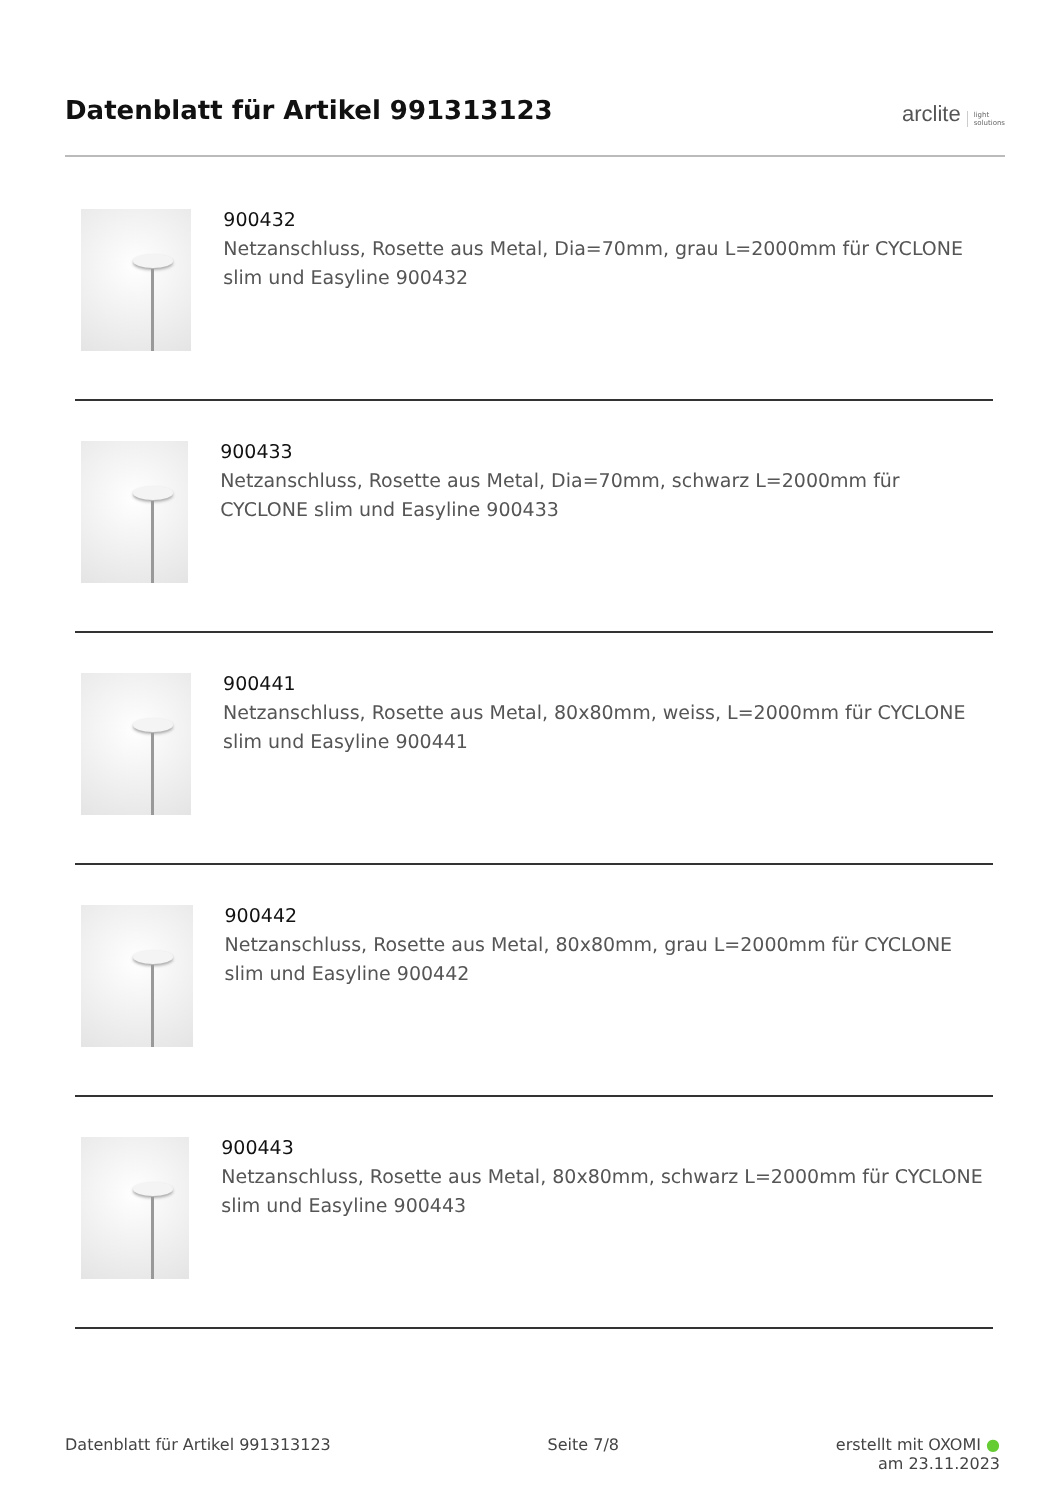Datenblatt für Artikel 991313123
arclite light
solutions
900432
Netzanschluss, Rosette aus Metal, Dia=70mm, grau L=2000mm für CYCLONE slim und Easyline 900432
900433
Netzanschluss, Rosette aus Metal, Dia=70mm, schwarz L=2000mm für CYCLONE slim und Easyline 900433
900441
Netzanschluss, Rosette aus Metal, 80x80mm, weiss, L=2000mm für CYCLONE slim und Easyline 900441
900442
Netzanschluss, Rosette aus Metal, 80x80mm, grau L=2000mm für CYCLONE slim und Easyline 900442
900443
Netzanschluss, Rosette aus Metal, 80x80mm, schwarz L=2000mm für CYCLONE slim und Easyline 900443
Datenblatt für Artikel 991313123 Seite 7/8 erstellt mit OXOMI ●
am 23.11.2023